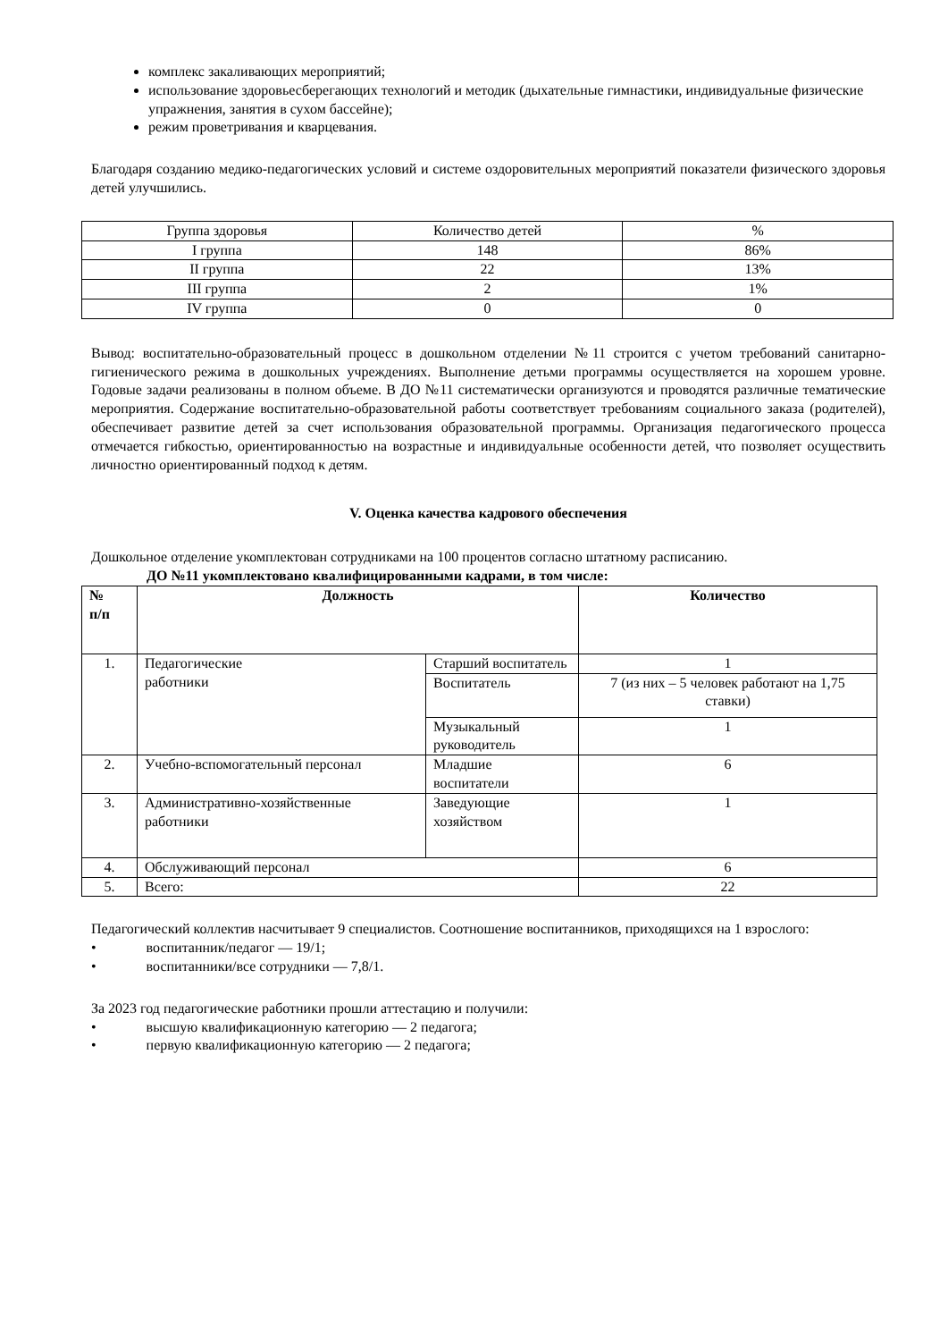комплекс закаливающих мероприятий;
использование здоровьесберегающих технологий и методик (дыхательные гимнастики, индивидуальные физические упражнения, занятия в сухом бассейне);
режим проветривания и кварцевания.
Благодаря созданию медико-педагогических условий и системе оздоровительных мероприятий показатели физического здоровья детей улучшились.
| Группа здоровья | Количество детей | % |
| I группа | 148 | 86% |
| II группа | 22 | 13% |
| III группа | 2 | 1% |
| IV группа | 0 | 0 |
Вывод: воспитательно-образовательный процесс в дошкольном отделении №11 строится с учетом требований санитарно-гигиенического режима в дошкольных учреждениях. Выполнение детьми программы осуществляется на хорошем уровне. Годовые задачи реализованы в полном объеме. В ДО №11 систематически организуются и проводятся различные тематические мероприятия. Содержание воспитательно-образовательной работы соответствует требованиям социального заказа (родителей), обеспечивает развитие детей за счет использования образовательной программы. Организация педагогического процесса отмечается гибкостью, ориентированностью на возрастные и индивидуальные особенности детей, что позволяет осуществить личностно ориентированный подход к детям.
V. Оценка качества кадрового обеспечения
Дошкольное отделение укомплектован сотрудниками на 100 процентов согласно штатному расписанию.
ДО №11 укомплектовано квалифицированными кадрами, в том числе:
| № п/п | Должность | | Количество |
| --- | --- | --- | --- |
| 1. | Педагогические работники | Старший воспитатель | 1 |
| | | Воспитатель | 7 (из них – 5 человек работают на 1,75 ставки) |
| | | Музыкальный руководитель | 1 |
| 2. | Учебно-вспомогательный персонал | Младшие воспитатели | 6 |
| 3. | Административно-хозяйственные работники | Заведующие хозяйством | 1 |
| 4. | Обслуживающий персонал | | 6 |
| 5. | Всего: | | 22 |
Педагогический коллектив насчитывает 9 специалистов. Соотношение воспитанников, приходящихся на 1 взрослого:
• воспитанник/педагог — 19/1;
• воспитанники/все сотрудники — 7,8/1.
За 2023 год педагогические работники прошли аттестацию и получили:
• высшую квалификационную категорию — 2 педагога;
• первую квалификационную категорию — 2 педагога;